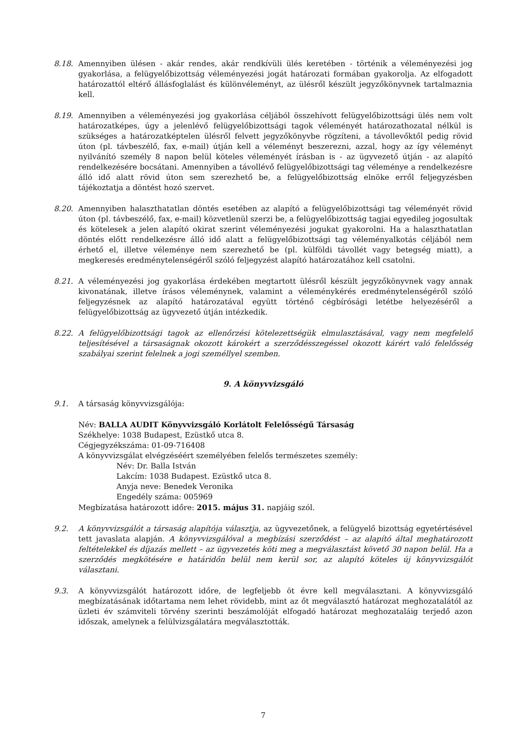8.18. Amennyiben ülésen - akár rendes, akár rendkívüli ülés keretében - történik a véleményezési jog gyakorlása, a felügyelőbizottság véleményezési jogát határozati formában gyakorolja. Az elfogadott határozattól eltérő állásfoglalást és különvéleményt, az ülésről készült jegyzőkönyvnek tartalmaznia kell.
8.19. Amennyiben a véleményezési jog gyakorlása céljából összehívott felügyelőbizottsági ülés nem volt határozatképes, úgy a jelenlévő felügyelőbizottsági tagok véleményét határozathozatal nélkül is szükséges a határozatképtelen ülésről felvett jegyzőkönyvbe rögzíteni, a távollevőktől pedig rövid úton (pl. távbeszélő, fax, e-mail) útján kell a véleményt beszerezni, azzal, hogy az így véleményt nyilvánító személy 8 napon belül köteles véleményét írásban is - az ügyvezető útján - az alapító rendelkezésére bocsátani. Amennyiben a távollévő felügyelőbizottsági tag véleménye a rendelkezésre álló idő alatt rövid úton sem szerezhető be, a felügyelőbizottság elnöke erről feljegyzésben tájékoztatja a döntést hozó szervet.
8.20. Amennyiben halaszthatatlan döntés esetében az alapító a felügyelőbizottsági tag véleményét rövid úton (pl. távbeszélő, fax, e-mail) közvetlenül szerzi be, a felügyelőbizottság tagjai egyedileg jogosultak és kötelesek a jelen alapító okirat szerint véleményezési jogukat gyakorolni. Ha a halaszthatatlan döntés előtt rendelkezésre álló idő alatt a felügyelőbizottsági tag véleményalkotás céljából nem érhető el, illetve véleménye nem szerezhető be (pl. külföldi távollét vagy betegség miatt), a megkeresés eredménytelenségéről szóló feljegyzést alapító határozatához kell csatolni.
8.21. A véleményezési jog gyakorlása érdekében megtartott ülésről készült jegyzőkönyvnek vagy annak kivonatának, illetve írásos véleménynek, valamint a véleménykérés eredménytelenségéről szóló feljegyzésnek az alapító határozatával együtt történő cégbírósági letétbe helyezéséről a felügyelőbizottság az ügyvezető útján intézkedik.
8.22. A felügyelőbizottsági tagok az ellenőrzési kötelezettségük elmulasztásával, vagy nem megfelelő teljesítésével a társaságnak okozott károkért a szerződésszegéssel okozott kárért való felelősség szabályai szerint felelnek a jogi személlyel szemben.
9. A könyvvizsgáló
9.1. A társaság könyvvizsgálója:
Név: BALLA AUDIT Könyvvizsgáló Korlátolt Felelősségű Társaság
Székhelye: 1038 Budapest, Ezüstkő utca 8.
Cégjegyzékszáma: 01-09-716408
A könyvvizsgálat elvégzéséért személyében felelős természetes személy:
Név: Dr. Balla István
Lakcím: 1038 Budapest. Ezüstkő utca 8.
Anyja neve: Benedek Veronika
Engedély száma: 005969
Megbízatása határozott időre: 2015. május 31. napjáig szól.
9.2. A könyvvizsgálót a társaság alapítója választja, az ügyvezetőnek, a felügyelő bizottság egyetértésével tett javaslata alapján. A könyvvizsgálóval a megbízási szerződést – az alapító által meghatározott feltételekkel és díjazás mellett – az ügyvezetés köti meg a megválasztást követő 30 napon belül. Ha a szerződés megkötésére e határidőn belül nem kerül sor, az alapító köteles új könyvvizsgálót választani.
9.3. A könyvvizsgálót határozott időre, de legfeljebb öt évre kell megválasztani. A könyvvizsgáló megbízatásának időtartama nem lehet rövidebb, mint az őt megválasztó határozat meghozatalától az üzleti év számviteli törvény szerinti beszámolóját elfogadó határozat meghozataláig terjedő azon időszak, amelynek a felülvizsgálatára megválasztották.
7